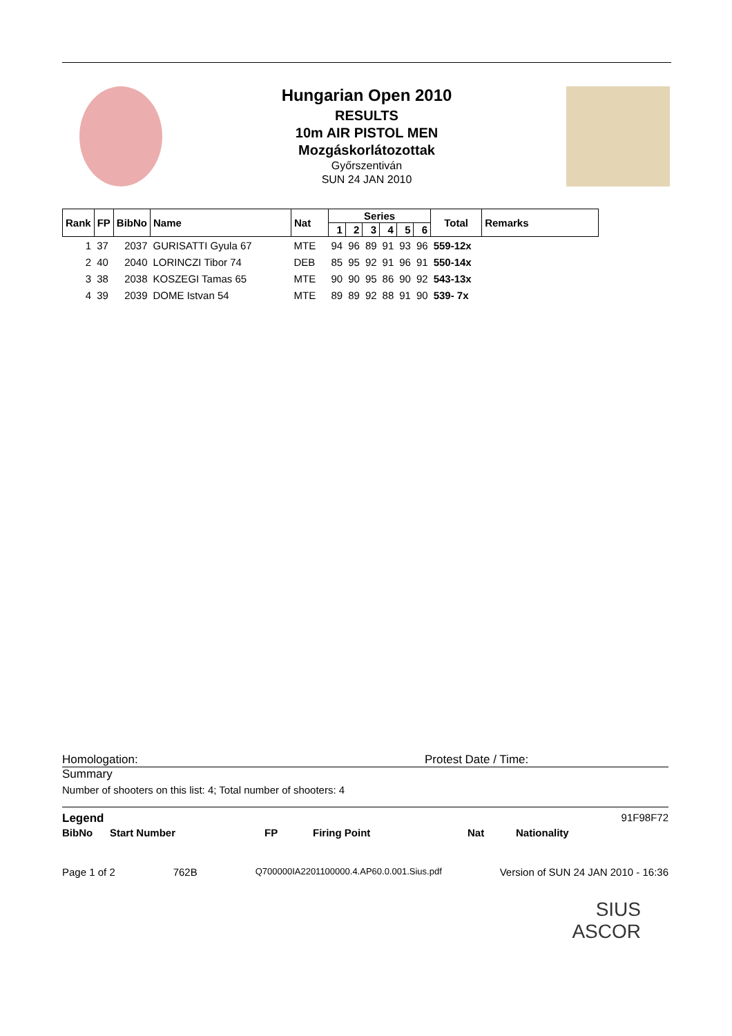Hungarian Open 2010
RESULTS
10m AIR PISTOL MEN
Mozgáskorlátozottak
Győrszentiván
SUN 24 JAN 2010
| Rank | FP | BibNo | Name | Nat | Series | | | | | | Total | Remarks |
| --- | --- | --- | --- | --- | --- | --- | --- | --- | --- | --- | --- | --- |
| | | | | | 1 | 2 | 3 | 4 | 5 | 6 | | |
| 1 | 37 | 2037 | GURISATTI Gyula 67 | MTE | 94 | 96 | 89 | 91 | 93 | 96 | 559-12x | |
| 2 | 40 | 2040 | LORINCZI Tibor 74 | DEB | 85 | 95 | 92 | 91 | 96 | 91 | 550-14x | |
| 3 | 38 | 2038 | KOSZEGI Tamas 65 | MTE | 90 | 90 | 95 | 86 | 90 | 92 | 543-13x | |
| 4 | 39 | 2039 | DOME Istvan 54 | MTE | 89 | 89 | 92 | 88 | 91 | 90 | 539- 7x | |
Homologation: Protest Date / Time:
Summary
Number of shooters on this list: 4; Total number of shooters: 4
Legend 91F98F72
BibNo Start Number FP Firing Point Nat Nationality
Page 1 of 2 762B Q700000IA2201100000.4.AP60.0.001.Sius.pdf Version of SUN 24 JAN 2010 - 16:36
SIUS
ASCOR